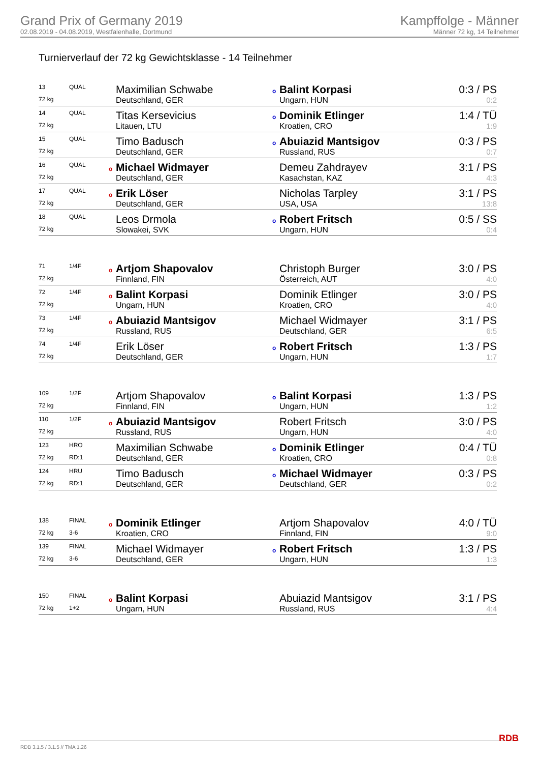Grand Prix of Germany 2019
02.08.2019 - 04.08.2019, Westfalenhalle, Dortmund
Kampffolge - Männer
Männer 72 kg, 14 Teilnehmer
Turnierverlauf der 72 kg Gewichtsklasse - 14 Teilnehmer
| 13 | QUAL | Maximilian Schwabe | o Balint Korpasi | 0:3 / PS |
| 72 kg | | Deutschland, GER | Ungarn, HUN | 0:2 |
| 14 | QUAL | Titas Kersevicius | o Dominik Etlinger | 1:4 / TÜ |
| 72 kg | | Litauen, LTU | Kroatien, CRO | 1:9 |
| 15 | QUAL | Timo Badusch | o Abuiazid Mantsigov | 0:3 / PS |
| 72 kg | | Deutschland, GER | Russland, RUS | 0:7 |
| 16 | QUAL | o Michael Widmayer | Demeu Zahdrayev | 3:1 / PS |
| 72 kg | | Deutschland, GER | Kasachstan, KAZ | 4:3 |
| 17 | QUAL | o Erik Löser | Nicholas Tarpley | 3:1 / PS |
| 72 kg | | Deutschland, GER | USA, USA | 13:8 |
| 18 | QUAL | Leos Drmola | o Robert Fritsch | 0:5 / SS |
| 72 kg | | Slowakei, SVK | Ungarn, HUN | 0:4 |
| 71 | 1/4F | o Artjom Shapovalov | Christoph Burger | 3:0 / PS |
| 72 kg | | Finnland, FIN | Österreich, AUT | 4:0 |
| 72 | 1/4F | o Balint Korpasi | Dominik Etlinger | 3:0 / PS |
| 72 kg | | Ungarn, HUN | Kroatien, CRO | 4:0 |
| 73 | 1/4F | o Abuiazid Mantsigov | Michael Widmayer | 3:1 / PS |
| 72 kg | | Russland, RUS | Deutschland, GER | 6:5 |
| 74 | 1/4F | Erik Löser | o Robert Fritsch | 1:3 / PS |
| 72 kg | | Deutschland, GER | Ungarn, HUN | 1:7 |
| 109 | 1/2F | Artjom Shapovalov | o Balint Korpasi | 1:3 / PS |
| 72 kg | | Finnland, FIN | Ungarn, HUN | 1:2 |
| 110 | 1/2F | o Abuiazid Mantsigov | Robert Fritsch | 3:0 / PS |
| 72 kg | | Russland, RUS | Ungarn, HUN | 4:0 |
| 123 | HRO | Maximilian Schwabe | o Dominik Etlinger | 0:4 / TÜ |
| 72 kg | RD:1 | Deutschland, GER | Kroatien, CRO | 0:8 |
| 124 | HRU | Timo Badusch | o Michael Widmayer | 0:3 / PS |
| 72 kg | RD:1 | Deutschland, GER | Deutschland, GER | 0:2 |
| 138 | FINAL | o Dominik Etlinger | Artjom Shapovalov | 4:0 / TÜ |
| 72 kg | 3-6 | Kroatien, CRO | Finnland, FIN | 9:0 |
| 139 | FINAL | Michael Widmayer | o Robert Fritsch | 1:3 / PS |
| 72 kg | 3-6 | Deutschland, GER | Ungarn, HUN | 1:3 |
| 150 | FINAL | o Balint Korpasi | Abuiazid Mantsigov | 3:1 / PS |
| 72 kg | 1+2 | Ungarn, HUN | Russland, RUS | 4:4 |
RDB 3.1.5 / 3.1.5 // TMA 1.26 RDB